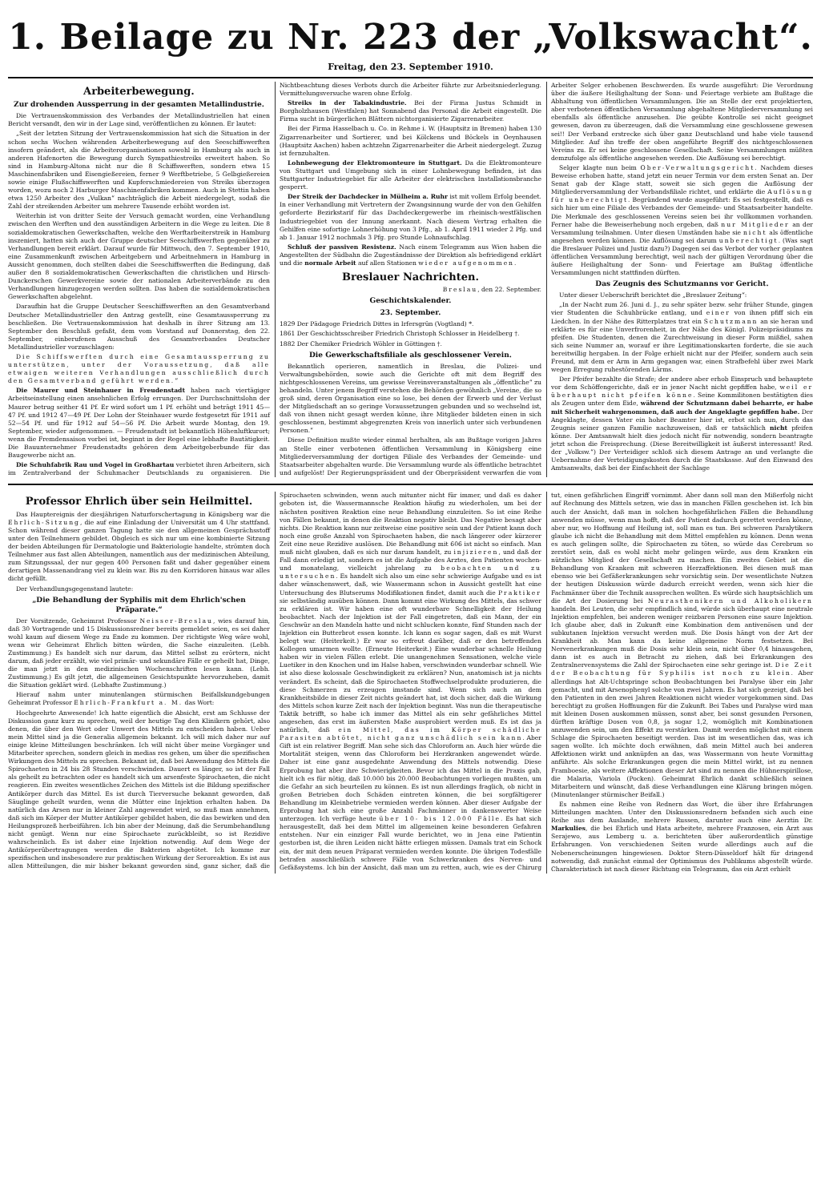1. Beilage zu Nr. 223 der „Volkswacht“.
Freitag, den 23. September 1910.
Arbeiterbewegung.
Zur drohenden Aussperrung in der gesamten Metallindustrie.
Die Vertrauenskommission des Verbandes der Metallindustriellen hat einen Bericht versandt, den wir in der Lage sind, veröffentlichen zu können. Er lautet:
„Seit der letzten Sitzung der Vertrauenskommission hat sich die Situation in der schon sechs Wochen währenden Arbeiterbewegung auf den Seeschiffswerften insofern geändert, als die Arbeiterorganisationen sowohl in Hamburg als auch in anderen Hafenorten die Bewegung durch Sympathiestreiks erweitert haben. So sind in Hamburg-Altona nicht nur die 8 Schiffswerften, sondern etwa 15 Maschinenfabriken und Eisengießereien, ferner 9 Werftbetriebe, 5 Gelbgießereien sowie einige Flußschiffswerften und Kupferschmiedereien von Streiks überzogen worden, wozu noch 2 Harburger Maschinenfabriken kommen. Auch in Stettin haben etwa 1250 Arbeiter des „Vulkan“ nachträglich die Arbeit niedergelegt, sodaß die Zahl der streikenden Arbeiter um mehrere Tausende erhöht worden ist.
Weiterhin ist von dritter Seite der Versuch gemacht worden, eine Verhandlung zwischen den Werften und den ausständigen Arbeitern in die Wege zu leiten. Die 8 sozialdemokratischen Gewerkschaften, welche den Werftarbeiterstreik in Hamburg inszeniert, hatten sich auch der Gruppe deutscher Seeschiffswerften gegenüber zu Verhandlungen bereit erklärt. Darauf wurde für Mittwoch, den 7. September 1910, eine Zusammenkunft zwischen Arbeitgebern und Arbeitnehmern in Hamburg in Aussicht genommen, doch stellten dabei die Seeschiffswerften die Bedingung, daß außer den 8 sozialdemokratischen Gewerkschaften die christlichen und Hirsch-Dunckerschen Gewerkvereine sowie der nationalen Arbeiterverbände zu den Verhandlungen hinzugezogen werden sollten. Das haben die sozialdemokratischen Gewerkschaften abgelehnt.
Daraufhin hat die Gruppe Deutscher Seeschiffswerften an den Gesamtverband Deutscher Metallindustrieller den Antrag gestellt, eine Gesamtaussperrung zu beschließen. Die Vertrauenskommission hat deshalb in ihrer Sitzung am 13. September den Beschluß gefaßt, dem vom Vorstand auf Donnerstag, den 22. September, einberufenen Ausschuß des Gesamtverbandes Deutscher Metallindustrieller vorzuschlagen:
Die Schiffswerften durch eine Gesamtaussperrung zu unterstützen, unter der Voraussetzung, daß alle etwaigen weiteren Verhandlungen ausschließlich durch den Gesamtverband geführt werden.“
Die Maurer und Steinhauer in Freudenstadt haben nach viertägiger Arbeitseinstellung einen ansehnlichen Erfolg errungen. Der Durchschnittslohn der Maurer betrug seither 41 Pf. Er wird sofort um 1 Pf. erhöht und beträgt 1911 45—47 Pf. und 1912 47—49 Pf. Der Lohn der Steinhauer wurde festgesetzt für 1911 auf 52—54 Pf. und für 1912 auf 54—56 Pf. Die Arbeit wurde Montag, den 19. September, wieder aufgenommen. — Freudenstadt ist bekanntlich Höhenluftkurort; wenn die Fremdensaison vorbei ist, beginnt in der Regel eine lebhafte Bautätigkeit. Die Bauunternehmer Freudenstadts gehören dem Arbeitgeberbunde für das Baugewerbe nicht an.
Die Schuhfabrik Rau und Vogel in Großhartau verbietet ihren Arbeitern, sich im Zentralverband der Schuhmacher Deutschlands zu organisieren. Die Nichtbeachtung dieses Verbots durch die Arbeiter führte zur Arbeitsniederlegung. Vermittelungsversuche waren ohne Erfolg.
Streiks in der Tabakindustrie. Bei der Firma Justus Schmidt in Borgholzhausen (Westfalen) hat Sonnabend das Personal die Arbeit eingestellt. Die Firma sucht in bürgerlichen Blättern nichtorganisierte Zigarrenarbeiter.
Bei der Firma Hasselbach u. Co. in Rehme i. W. (Hauptsitz in Bremen) haben 130 Zigarrenarbeiter und Sortierer, und bei Kölckens und Böckels in Oeynhausen (Hauptsitz Aachen) haben achtzehn Zigarrenarbeiter die Arbeit niedergelegt. Zuzug ist fernzuhalten.
Lohnbewegung der Elektromonteure in Stuttgart. Da die Elektromonteure von Stuttgart und Umgebung sich in einer Lohnbewegung befinden, ist das Stuttgarter Industriegebiet für alle Arbeiter der elektrischen Installationsbranche gesperrt.
Der Streik der Dachdecker in Mülheim a. Ruhr ist mit vollem Erfolg beendet. In einer Verhandlung mit Vertretern der Zwangsinnung wurde der von den Gehilfen geforderte Bezirkstarif für das Dachdeckergewerbe im rheinisch-westfälischen Industriegebiet von der Innung anerkannt. Nach diesem Vertrag erhalten die Gehilfen eine sofortige Lohnerhöhung von 3 Pfg., ab 1. April 1911 wieder 2 Pfg. und ab 1. Januar 1912 nochmals 3 Pfg. pro Stunde Lohnaufschlag.
Schluß der passiven Resistenz. Nach einem Telegramm aus Wien haben die Angestellten der Südbahn die Zugeständnisse der Direktion als befriedigend erklärt und die normale Arbeit auf allen Stationen wieder aufgenommen.
Breslauer Nachrichten.
Breslau, den 22. September.
Geschichtskalender.
23. September.
1829 Der Pädagoge Friedrich Dittes in Irfersgrün (Vogtland) *.
1861 Der Geschichtsschreiber Friedrich Christoph Schlosser in Heidelberg †.
1882 Der Chemiker Friedrich Wöhler in Göttingen †.
Die Gewerkschaftsfiliale als geschlossener Verein.
Bekanntlich operieren, namentlich in Breslau, die Polizei- und Verwaltungsbehörden, sowie auch die Gerichte oft mit dem Begriff des nichtgeschlossenen Vereins, um gewisse Vereinsveranstaltungen als „öffentliche“ zu behandeln. Unter jenem Begriff verstehen die Behörden gewöhnlich „Vereine, die so groß sind, deren Organisation eine so lose, bei denen der Erwerb und der Verlust der Mitgliedschaft an so geringe Voraussetzungen gebunden und so wechselnd ist, daß von ihnen nicht gesagt werden könne, ihre Mitglieder bildeten einen in sich geschlossenen, bestimmt abgegrenzten Kreis von innerlich unter sich verbundenen Personen.“
Diese Definition mußte wieder einmal herhalten, als am Bußtage vorigen Jahres an Stelle einer verbotenen öffentlichen Versammlung in Königsberg eine Mitgliederversammlung der dortigen Filiale des Verbandes der Gemeinde- und Staatsarbeiter abgehalten wurde. Die Versammlung wurde als öffentliche betrachtet und aufgelöst! Der Regierungspräsident und der Oberpräsident verwarfen die vom Arbeiter Selger erhobenen Beschwerden. Es wurde ausgeführt: Die Verordnung über die äußere Heilighaltung der Sonn- und Feiertage verbiete am Bußtage die Abhaltung von öffentlichen Versammlungen. Die an Stelle der erst projektierten, aber verbotenen öffentlichen Versammlung abgehaltene Mitgliederversammlung sei ebenfalls als öffentliche anzusehen. Die geübte Kontrolle sei nicht geeignet gewesen, davon zu überzeugen, daß die Versammlung eine geschlossene gewesen sei!! Der Verband erstrecke sich über ganz Deutschland und habe viele tausend Mitglieder. Auf ihn treffe der oben angeführte Begriff des nichtgeschlossenen Vereins zu. Er sei keine geschlossene Gesellschaft. Seine Versammlungen müßten demzufolge als öffentliche angesehen werden. Die Auflösung sei berechtigt.
Selger klagte nun beim Ober-Verwaltungsgericht. Nachdem dieses Beweise erhoben hatte, stand jetzt ein neuer Termin vor dem ersten Senat an. Der Senat gab der Klage statt, soweit sie sich gegen die Auflösung der Mitgliederversammlung der Verbandsfiliale richtet, und erklärte die Auflösung für unberechtigt. Begründend wurde ausgeführt: Es sei festgestellt, daß es sich hier um eine Filiale des Verbandes der Gemeinde- und Staatsarbeiter handelte. Die Merkmale des geschlossenen Vereins seien bei ihr vollkommen vorhanden. Ferner habe die Beweiserhebung noch ergeben, daß nur Mitglieder an der Versammlung teilnahmen. Unter diesen Umständen habe sie nicht als öffentliche angesehen werden können. Die Auflösung sei darum unberechtigt. (Was sagt die Breslauer Polizei und Justiz dazu?) Dagegen sei das Verbot der vorher geplanten öffentlichen Versammlung berechtigt, weil nach der gültigen Verordnung über die äußere Heilighaltung der Sonn- und Feiertage am Bußtag öffentliche Versammlungen nicht stattfinden dürften.
Das Zeugnis des Schutzmanns vor Gericht.
Unter dieser Ueberschrift berichtet die „Breslauer Zeitung“:
„In der Nacht zum 26. Juni d. J., zu sehr später bezw. sehr früher Stunde, gingen vier Studenten die Schuhbrücke entlang, und einer von ihnen pfiff sich ein Liedchen. In der Nähe des Ritterplatzes trat ein Schutzmann an sie heran und erklärte es für eine Unverfrorenheit, in der Nähe des Königl. Polizeipräsidiums zu pfeifen. Die Studenten, denen die Zurechtweisung in dieser Form mißfiel, sahen sich seine Nummer an, worauf er ihre Legitimationskarten forderte, die sie auch bereitwillig hergaben. In der Folge erhielt nicht nur der Pfeifer, sondern auch sein Freund, mit dem er Arm in Arm gegangen war, einen Strafbefehl über zwei Mark wegen Erregung ruhestörenden Lärms.
Der Pfeifer bezahlte die Strafe; der andere aber erhob Einspruch und behauptete vor dem Schöffengerichte, daß er in jener Nacht nicht gepfiffen habe, weil er überhaupt nicht pfeifen könne. Seine Kommilitonen bestätigten dies als Zeugen unter dem Eide, während der Schutzmann dabei beharrte, er habe mit Sicherheit wahrgenommen, daß auch der Angeklagte gepfiffen habe. Der Angeklagte, dessen Vater ein hoher Beamter hier ist, erbot sich nun, durch das Zeugnis seiner ganzen Familie nachzuweisen, daß er tatsächlich nicht pfeifen könne. Der Amtsanwalt hielt dies jedoch nicht für notwendig, sondern beantragte jetzt schon die Freisprechung. (Diese Bereitwilligkeit ist äußerst interessant! Red. der „Volksw.“) Der Verteidiger schloß sich diesem Antrage an und verlangte die Uebernahme der Verteidigungskosten durch die Staatskasse. Auf den Einwand des Amtsanwalts, daß bei der Einfachheit der Sachlage
Professor Ehrlich über sein Heilmittel.
Das Hauptereignis der diesjährigen Naturforschertagung in Königsberg war die Ehrlich-Sitzung, die auf eine Einladung der Universität um 4 Uhr stattfand. Schon während dieser ganzen Tagung hatte sie den allgemeinen Gesprächsstoff unter den Teilnehmern gebildet. Obgleich es sich nur um eine kombinierte Sitzung der beiden Abteilungen für Dermatologie und Bakteriologie handelte, strömten doch Teilnehmer aus fast allen Abteilungen, namentlich aus der medizinischen Abteilung, zum Sitzungssaal, der nur gegen 400 Personen faßt und daher gegenüber einem derartigen Massenandrang viel zu klein war. Bis zu den Korridoren hinaus war alles dicht gefüllt.
Der Verhandlungsgegenstand lautete:
„Die Behandlung der Syphilis mit dem Ehrlich'schen Präparate.“
Der Vorsitzende, Geheimrat Professor Neisser-Breslau, wies darauf hin, daß 30 Vortragende und 15 Diskussionsredner bereits gemeldet seien, es sei daher wohl kaum auf diesem Wege zu Ende zu kommen. Der richtigste Weg wäre wohl, wenn wir Geheimrat Ehrlich bitten würden, die Sache einzuleiten. (Lebh. Zustimmung.) Es handelt sich nur darum, das Mittel selbst zu erörtern, nicht darum, daß jeder erzählt, wie viel primär- und sekundäre Fälle er geheilt hat, Dinge, die man jetzt in den medizinischen Wochenschriften lesen kann. (Lebh. Zustimmung.) Es gilt jetzt, die allgemeinen Gesichtspunkte hervorzuheben, damit die Situation geklärt wird. (Lebhafte Zustimmung.)
Hierauf nahm unter minutenlangen stürmischen Beifallskundgebungen Geheimrat Professor Ehrlich-Frankfurt a. M. das Wort:
Hochgeehrte Anwesende! Ich hatte eigentlich die Absicht, erst am Schlusse der Diskussion ganz kurz zu sprechen, weil der heutige Tag den Klinikern gehört, also denen, die über den Wert oder Unwert des Mittels zu entscheiden haben. Ueber mein Mittel sind ja die Generalia allgemein bekannt. Ich will mich daher nur auf einige kleine Mitteilungen beschränken. Ich will nicht über meine Vorgänger und Mitarbeiter sprechen, sondern gleich in medias res gehen, um über die spezifischen Wirkungen des Mittels zu sprechen. Bekannt ist, daß bei Anwendung des Mittels die Spirochaeten in 24 bis 28 Stunden verschwinden. Dauert es länger, so ist der Fall als geheilt zu betrachten oder es handelt sich um arsenfeste Spirochaeten, die nicht reagieren. Ein zweites wesentliches Zeichen des Mittels ist die Bildung spezifischer Antikörper durch das Mittel. Es ist durch Tierversuche bekannt geworden, daß Säuglinge geheilt wurden, wenn die Mütter eine Injektion erhalten haben. Da natürlich das Arsen nur in kleiner Zahl angewendet wird, so muß man annehmen, daß sich im Körper der Mutter Antikörper gebildet haben, die das bewirken und den Heilungsprozeß herbeiführen. Ich bin aber der Meinung, daß die Serumbehandlung nicht genügt. Wenn nur eine Spirochaete zurückbleibt, so ist Rezidive wahrscheinlich. Es ist daher eine Injektion notwendig. Auf dem Wege der Antikörperübertragungen werden die Bakterien abgetötet. Ich komme zur spezifischen und insbesondere zur praktischen Wirkung der Seroreaktion. Es ist aus allen Mitteilungen, die mir bisher bekannt geworden sind, ganz sicher, daß die Spirochaeten schwinden, wenn auch mitunter nicht für immer, und daß es daher geboten ist, die Wassermannsche Reaktion häufig zu wiederholen, um bei der nächsten positiven Reaktion eine neue Behandlung einzuleiten. So ist eine Reihe von Fällen bekannt, in denen die Reaktion negativ bleibt. Das Negative besagt aber nichts. Die Reaktion kann nur zeitweise eine positive sein und der Patient kann doch noch eine große Anzahl von Spirochaeten haben, die nach längerer oder kürzerer Zeit eine neue Rezidive auslösen. Die Behandlung mit 606 ist nicht so einfach. Man muß nicht glauben, daß es sich nur darum handelt, zu injizieren, und daß der Fall dann erledigt ist, sondern es ist die Aufgabe des Arztes, den Patienten wochen- und monatelang, vielleicht jahrelang zu beobachten und zu untersuchen. Es handelt sich also um eine sehr schwierige Aufgabe und es ist daher wünschenswert, daß, wie Wassermann schon in Aussicht gestellt hat eine Untersuchung des Blutserums Modifikationen findet, damit auch die Praktiker sie selbständig ausüben können. Dann kommt eine Wirkung des Mittels, das schwer zu erklären ist. Wir haben eine oft wunderbare Schnelligkeit der Heilung beobachtet. Nach der Injektion ist der Fall eingetreten, daß ein Mann, der ein Geschwür an den Mandeln hatte und nicht schlucken konnte, fünf Stunden nach der Injektion ein Butterbrot essen konnte. Ich kann es sogar sagen, daß es mit Wurst belegt war. (Heiterkeit.) Er war so erfreut darüber, daß er den betreffenden Kollegen umarmen wollte. (Erneute Heiterkeit.) Eine wunderbar schnelle Heilung haben wir in vielen Fällen erlebt. Die unangenehmen Sensationen, welche viele Luetiker in den Knochen und im Halse haben, verschwinden wunderbar schnell. Wie ist also diese kolossale Geschwindigkeit zu erklären? Nun, anatomisch ist ja nichts verändert. Es scheint, daß die Spirochaeten Stoffwechselprodukte produzieren, die diese Schmerzen zu erzeugen imstande sind. Wenn sich auch an dem Krankheitsbilde in dieser Zeit nichts geändert hat, ist doch sicher, daß die Wirkung des Mittels schon kurze Zeit nach der Injektion beginnt. Was nun die therapeutische Taktik betrifft, so habe ich immer das Mittel als ein sehr gefährliches Mittel angesehen, das erst im äußersten Maße ausprobiert werden muß. Es ist das ja natürlich, daß ein Mittel, das im Körper schädliche Parasiten abtötet, nicht ganz unschädlich sein kann. Aber Gift ist ein relativer Begriff. Man sehe sich das Chloroform an. Auch hier würde die Mortalität steigen, wenn das Chloroform bei Herzkranken angewendet würde. Daher ist eine ganz ausgedehnte Anwendung des Mittels notwendig. Diese Erprobung hat aber ihre Schwierigkeiten. Bevor ich das Mittel in die Praxis gab, hielt ich es für nötig, daß 10.000 bis 20.000 Beobachtungen vorliegen mußten, um die Gefahr an sich beurteilen zu können. Es ist nun allerdings fraglich, ob nicht in großen Betrieben doch Schäden eintreten können, die bei sorgfältigerer Behandlung im Kleinbetriebe vermieden werden können. Aber dieser Aufgabe der Erprobung hat sich eine große Anzahl Fachmänner in dankenswerter Weise unterzogen. Ich verfüge heute über 10- bis 12.000 Fälle. Es hat sich herausgestellt, daß bei dem Mittel im allgemeinen keine besonderen Gefahren entstehen. Nur ein einziger Fall wurde berichtet, wo in Jena eine Patientin gestorben ist, die ihren Leiden nicht hätte erliegen müssen. Damals trat ein Schock ein, der mit dem neuen Präparat vermieden werden konnte. Die übrigen Todesfälle betrafen ausschließlich schwere Fälle von Schwerkranken des Nerven- und Gefäßsystems. Ich bin der Ansicht, daß man um zu retten, auch, wie es der Chirurg tut, einen gefährlichen Eingriff vornimmt. Aber dann soll man den Mißerfolg nicht auf Rechnung des Mittels setzen, wie das in manchen Fällen geschehen ist. Ich bin auch der Ansicht, daß man in solchen hochgefährlichen Fällen die Behandlung anwenden müsse, wenn man hofft, daß der Patient dadurch gerettet werden könne, aber nur, wo Hoffnung auf Heilung ist, soll man es tun. Bei schweren Paralytikern glaube ich nicht die Behandlung mit dem Mittel empfehlen zu können. Denn wenn es auch gelingen sollte, die Spirochaeten zu töten, so würde das Cerebrum so zerstört sein, daß es wohl nicht mehr gelingen würde, aus dem Kranken ein nützliches Mitglied der Gesellschaft zu machen. Ein zweites Gebiet ist die Behandlung von Kranken mit schweren Herzaffektionen. Bei diesen muß man ebenso wie bei Gefäßerkrankungen sehr vorsichtig sein. Der wesentlichste Nutzen der heutigen Diskussion würde dadurch erreicht werden, wenn sich hier die Fachmänner über die Technik aussprechen wollten. Es würde sich hauptsächlich um die Art der Dosierung bei Neurasthenikern und Alkoholikern handeln. Bei Leuten, die sehr empfindlich sind, würde sich überhaupt eine neutrale Injektion empfehlen, bei anderen weniger reizbaren Personen eine saure Injektion. Ich glaube aber, daß in Zukunft eine Kombination dem antivenösen und der subkutanen Injektion versucht werden muß. Die Dosis hängt von der Art der Krankheit ab. Man kann da keine allgemeine Norm festsetzen. Bei Nervenerkrankungen muß die Dosis sehr klein sein, nicht über 0,4 hinausgehen, dann ist es auch in Betracht zu ziehen, daß bei Erkrankungen des Zentralnervensystems die Zahl der Spirochaeten eine sehr geringe ist. Die Zeit der Beobachtung für Syphilis ist noch zu klein. Aber allerdings hat Alt-Uchtspringe schon Beobachtungen bei Paralyse über ein Jahr gemacht, und mit Arsenophenyl solche von zwei Jahren. Es hat sich gezeigt, daß bei den Patienten in den zwei Jahren Reaktionen nicht wieder vorgekommen sind. Das berechtigt zu großen Hoffnungen für die Zukunft. Bei Tabes und Paralyse wird man mit kleinen Dosen auskommen müssen, sonst aber, bei sonst gesunden Personen, dürften kräftige Dosen von 0,8, ja sogar 1,2, womöglich mit Kombinationen anzuwenden sein, um den Effekt zu verstärken. Damit werden möglichst mit einem Schlage die Spirochaeten beseitigt werden. Das ist im wesentlichen das, was ich sagen wollte. Ich möchte doch erwähnen, daß mein Mittel auch bei anderen Affektionen wirkt und anknüpfen an das, was Wassermann von heute Vormittag anführte. Als solche Erkrankungen gegen die mein Mittel wirkt, ist zu nennen Framboesie, als weitere Affektionen dieser Art sind zu nennen die Hühnerspirillose, die Malaria, Variola (Pocken). Geheimrat Ehrlich dankt schließlich seinen Mitarbeitern und wünscht, daß diese Verhandlungen eine Klärung bringen mögen. (Minutenlanger stürmischer Beifall.)
Es nahmen eine Reihe von Rednern das Wort, die über ihre Erfahrungen Mitteilungen machten. Unter den Diskussionsrednern befanden sich auch eine Reihe aus dem Auslande, mehrere Russen, darunter auch eine Aerztin Dr. Markulies, die bei Ehrlich und Hata arbeitete, mehrere Franzosen, ein Arzt aus Serajewo, aus Lemberg u. a. berichteten über außerordentlich günstige Erfahrungen. Von verschiedenen Seiten wurde allerdings auch auf die Nebenerscheinungen hingewiesen. Doktor Stern-Düsseldorf hält für dringend notwendig, daß zunächst einmal der Optimismus des Publikums abgestellt würde. Charakteristisch ist nach dieser Richtung ein Telegramm, das ein Arzt erhielt